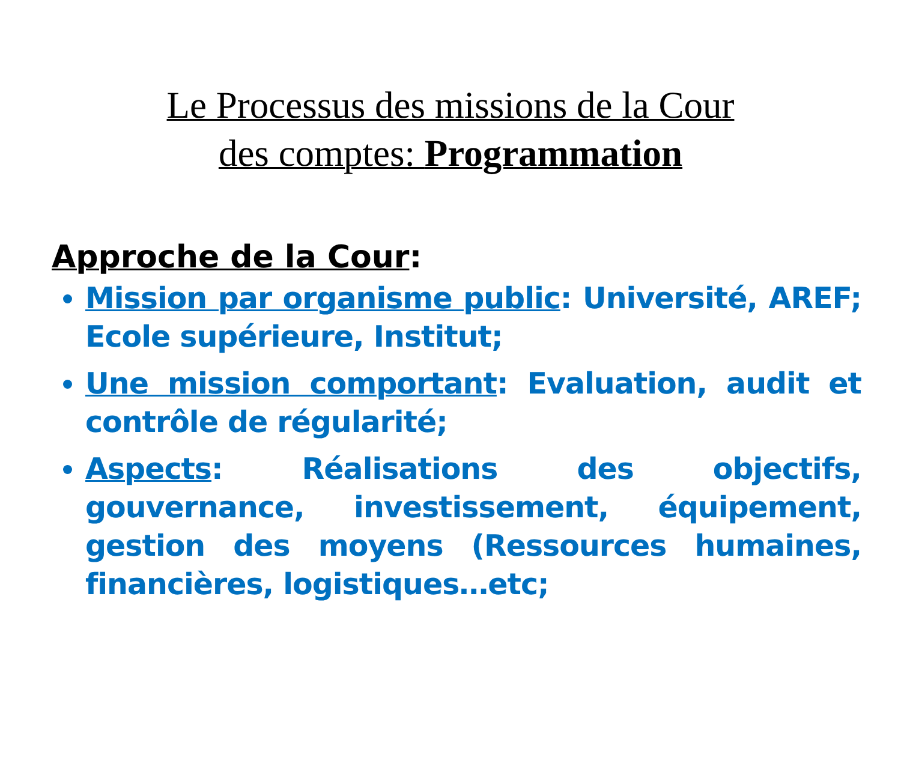Le Processus des missions de la Cour
des comptes: Programmation
Approche de la Cour:
Mission par organisme public: Université, AREF; Ecole supérieure, Institut;
Une mission comportant: Evaluation, audit et contrôle de régularité;
Aspects: Réalisations des objectifs, gouvernance, investissement, équipement, gestion des moyens (Ressources humaines, financières, logistiques…etc;